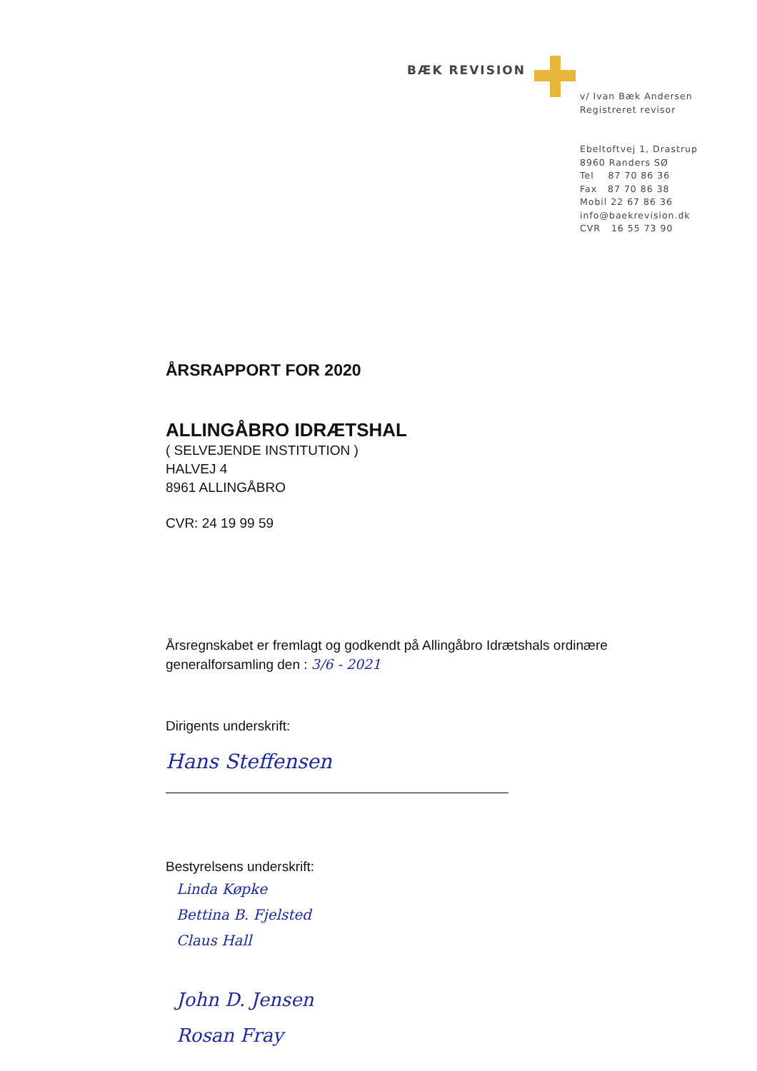BÆK REVISION
v/ Ivan Bæk Andersen
Registreret revisor
Ebeltoftvej 1, Drastrup
8960 Randers SØ
Tel 87 70 86 36
Fax 87 70 86 38
Mobil 22 67 86 36
info@baekrevision.dk
CVR 16 55 73 90
ÅRSRAPPORT FOR 2020
ALLINGÅBRO IDRÆTSHAL
( SELVEJENDE INSTITUTION )
HALVEJ 4
8961 ALLINGÅBRO
CVR: 24 19 99 59
Årsregnskabet er fremlagt og godkendt på Allingåbro Idrætshals ordinære generalforsamling den : 3/6 - 2021
Dirigents underskrift:
Hans Steffensen
Bestyrelsens underskrift:
Linda Køpke
Bettina B. Fjelsted
Claus Hall
John D. Jensen
Rosan Fray